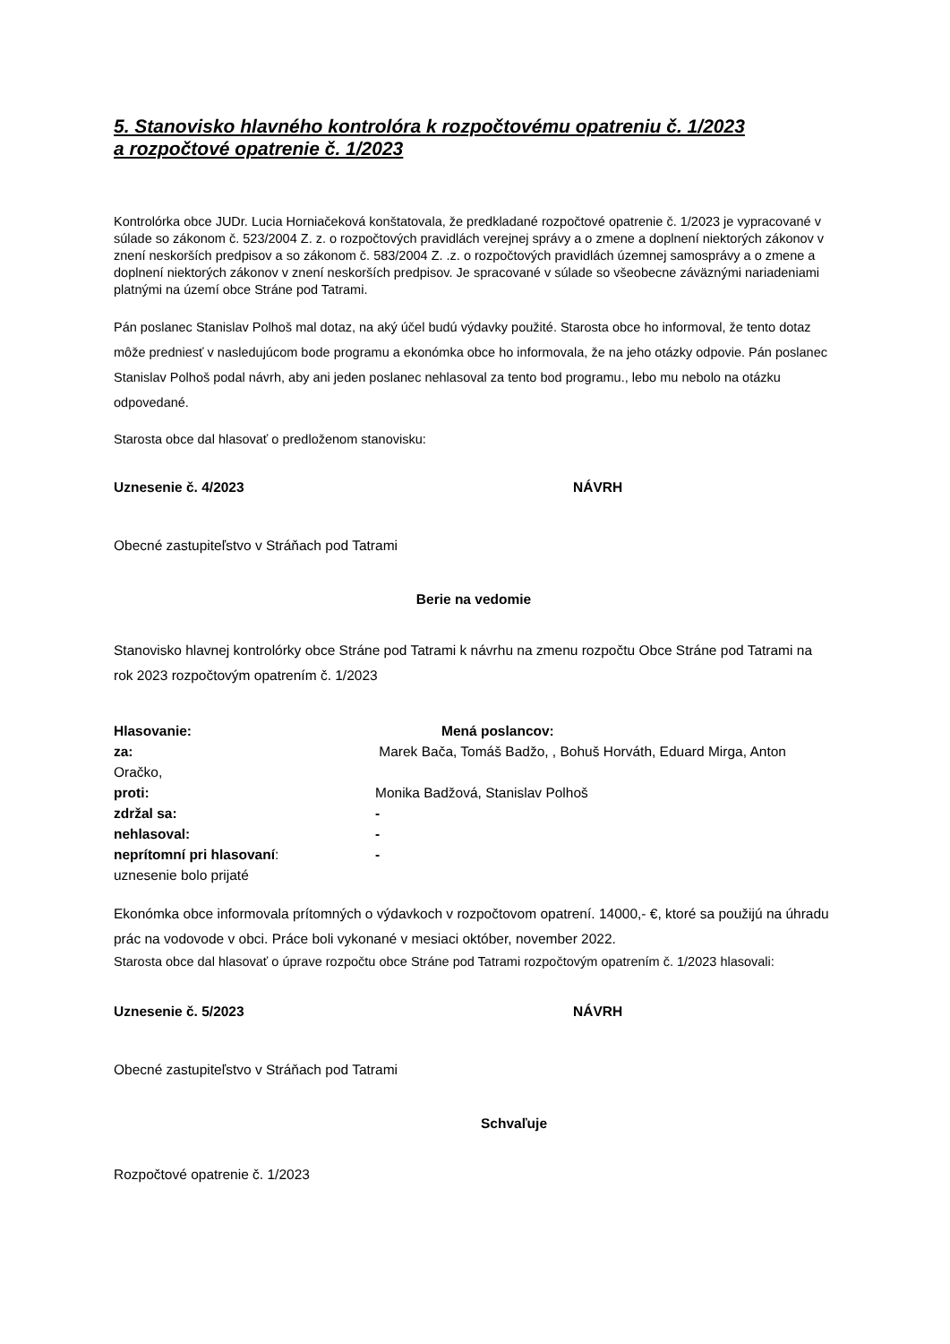5. Stanovisko hlavného kontrolóra k rozpočtovému opatreniu č. 1/2023
a rozpočtové opatrenie č. 1/2023
Kontrolórka obce JUDr. Lucia Horniačeková konštatovala, že predkladané rozpočtové opatrenie č. 1/2023 je vypracované v súlade so zákonom č. 523/2004 Z. z. o rozpočtových pravidlách verejnej správy a o zmene a doplnení niektorých zákonov v znení neskorších predpisov a so zákonom č. 583/2004 Z. .z. o rozpočtových pravidlách územnej samosprávy a o zmene a doplnení niektorých zákonov v znení neskorších predpisov. Je spracované v súlade so všeobecne záväznými nariadeniami platnými na území obce Stráne pod Tatrami.
Pán poslanec Stanislav Polhoš mal dotaz, na aký účel budú výdavky použité. Starosta obce ho informoval, že tento dotaz môže predniesť v nasledujúcom bode programu a ekonómka obce ho informovala, že na jeho otázky odpovie. Pán poslanec Stanislav Polhoš podal návrh, aby ani jeden poslanec nehlasoval za tento bod programu., lebo mu nebolo na otázku odpovedané.
Starosta obce dal hlasovať o predloženom stanovisku:
Uznesenie č. 4/2023 NÁVRH
Obecné zastupiteľstvo v Stráňach pod Tatrami
Berie na vedomie
Stanovisko hlavnej kontrolórky obce Stráne pod Tatrami k návrhu na zmenu rozpočtu Obce Stráne pod Tatrami na rok 2023 rozpočtovým opatrením č. 1/2023
Hlasovanie: Mená poslancov:
za: Marek Bača, Tomáš Badžo, , Bohuš Horváth, Eduard Mirga, Anton Oračko,
proti: Monika Badžová, Stanislav Polhoš
zdržal sa: -
nehlasoval: -
neprítomní pri hlasovaní: -
uznesenie bolo prijaté
Ekonómka obce informovala prítomných o výdavkoch v rozpočtovom opatrení. 14000,- €, ktoré sa použijú na úhradu prác na vodovode v obci. Práce boli vykonané v mesiaci október, november 2022.
Starosta obce dal hlasovať o úprave rozpočtu obce Stráne pod Tatrami rozpočtovým opatrením č. 1/2023 hlasovali:
Uznesenie č. 5/2023 NÁVRH
Obecné zastupiteľstvo v Stráňach pod Tatrami
Schvaľuje
Rozpočtové opatrenie č. 1/2023